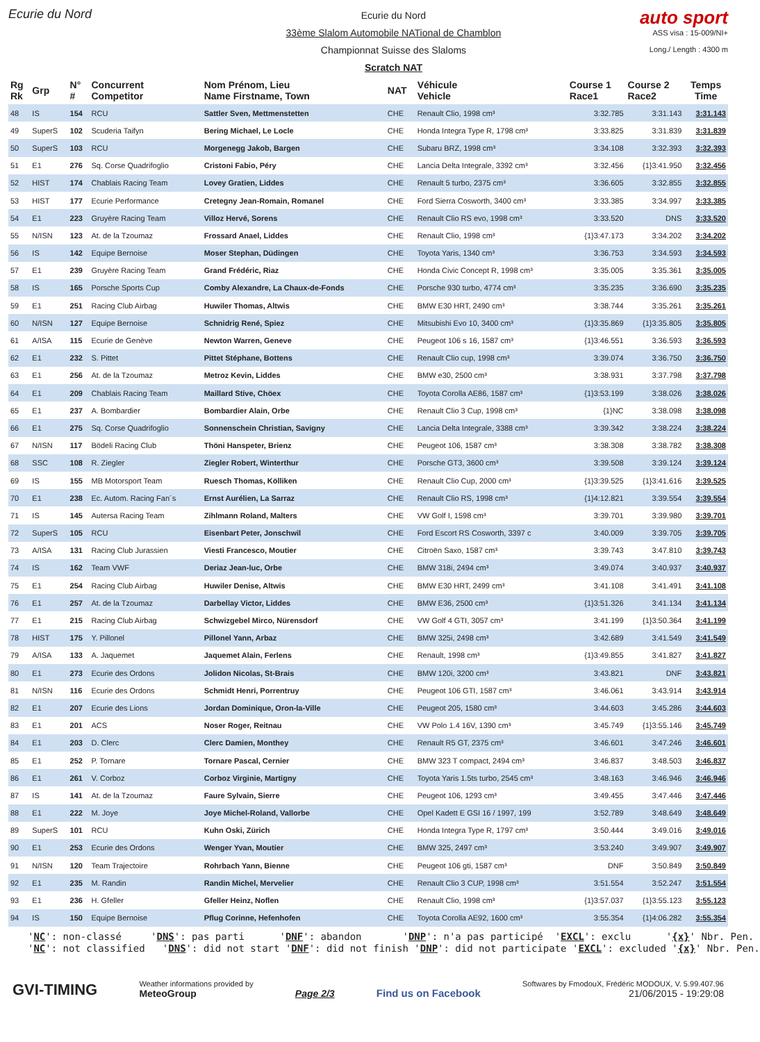Ecurie du Nord
Ecurie du Nord
33ème Slalom Automobile NATional de Chamblon
Championnat Suisse des Slaloms
Scratch NAT
auto sport
ASS visa : 15-009/NI+
Long./ Length : 4300 m
| Rg Rk | Grp | N° # | Concurrent Competitor | Nom Prénom, Lieu Name Firstname, Town | NAT | Véhicule Vehicle | Course 1 Race1 | Course 2 Race2 | Temps Time |
| --- | --- | --- | --- | --- | --- | --- | --- | --- | --- |
| 48 | IS | 154 | RCU | Sattler Sven, Mettmenstetten | CHE | Renault Clio, 1998 cm³ | 3:32.785 | 3:31.143 | 3:31.143 |
| 49 | SuperS | 102 | Scuderia Taifyn | Bering Michael, Le Locle | CHE | Honda Integra Type R, 1798 cm³ | 3:33.825 | 3:31.839 | 3:31.839 |
| 50 | SuperS | 103 | RCU | Morgenegg Jakob, Bargen | CHE | Subaru BRZ, 1998 cm³ | 3:34.108 | 3:32.393 | 3:32.393 |
| 51 | E1 | 276 | Sq. Corse Quadrifoglio | Cristoni Fabio, Péry | CHE | Lancia Delta Integrale, 3392 cm³ | 3:32.456 | {1}3:41.950 | 3:32.456 |
| 52 | HIST | 174 | Chablais Racing Team | Lovey Gratien, Liddes | CHE | Renault 5 turbo, 2375 cm³ | 3:36.605 | 3:32.855 | 3:32.855 |
| 53 | HIST | 177 | Ecurie Performance | Cretegny Jean-Romain, Romanel | CHE | Ford Sierra Cosworth, 3400 cm³ | 3:33.385 | 3:34.997 | 3:33.385 |
| 54 | E1 | 223 | Gruyère Racing Team | Villoz Hervé, Sorens | CHE | Renault Clio RS evo, 1998 cm³ | 3:33.520 | DNS | 3:33.520 |
| 55 | N/ISN | 123 | At. de la Tzoumaz | Frossard Anael, Liddes | CHE | Renault Clio, 1998 cm³ | {1}3:47.173 | 3:34.202 | 3:34.202 |
| 56 | IS | 142 | Equipe Bernoise | Moser Stephan, Düdingen | CHE | Toyota Yaris, 1340 cm³ | 3:36.753 | 3:34.593 | 3:34.593 |
| 57 | E1 | 239 | Gruyère Racing Team | Grand Frédéric, Riaz | CHE | Honda Civic Concept R, 1998 cm³ | 3:35.005 | 3:35.361 | 3:35.005 |
| 58 | IS | 165 | Porsche Sports Cup | Comby Alexandre, La Chaux-de-Fonds | CHE | Porsche 930 turbo, 4774 cm³ | 3:35.235 | 3:36.690 | 3:35.235 |
| 59 | E1 | 251 | Racing Club Airbag | Huwiler Thomas, Altwis | CHE | BMW E30 HRT, 2490 cm³ | 3:38.744 | 3:35.261 | 3:35.261 |
| 60 | N/ISN | 127 | Equipe Bernoise | Schnidrig René, Spiez | CHE | Mitsubishi Evo 10, 3400 cm³ | {1}3:35.869 | {1}3:35.805 | 3:35.805 |
| 61 | A/ISA | 115 | Ecurie de Genève | Newton Warren, Geneve | CHE | Peugeot 106 s 16, 1587 cm³ | {1}3:46.551 | 3:36.593 | 3:36.593 |
| 62 | E1 | 232 | S. Pittet | Pittet Stéphane, Bottens | CHE | Renault Clio cup, 1998 cm³ | 3:39.074 | 3:36.750 | 3:36.750 |
| 63 | E1 | 256 | At. de la Tzoumaz | Metroz Kevin, Liddes | CHE | BMW e30, 2500 cm³ | 3:38.931 | 3:37.798 | 3:37.798 |
| 64 | E1 | 209 | Chablais Racing Team | Maillard Stive, Chöex | CHE | Toyota Corolla AE86, 1587 cm³ | {1}3:53.199 | 3:38.026 | 3:38.026 |
| 65 | E1 | 237 | A. Bombardier | Bombardier Alain, Orbe | CHE | Renault Clio 3 Cup, 1998 cm³ | {1}NC | 3:38.098 | 3:38.098 |
| 66 | E1 | 275 | Sq. Corse Quadrifoglio | Sonnenschein Christian, Savigny | CHE | Lancia Delta Integrale, 3388 cm³ | 3:39.342 | 3:38.224 | 3:38.224 |
| 67 | N/ISN | 117 | Bödeli Racing Club | Thöni Hanspeter, Brienz | CHE | Peugeot 106, 1587 cm³ | 3:38.308 | 3:38.782 | 3:38.308 |
| 68 | SSC | 108 | R. Ziegler | Ziegler Robert, Winterthur | CHE | Porsche GT3, 3600 cm³ | 3:39.508 | 3:39.124 | 3:39.124 |
| 69 | IS | 155 | MB Motorsport Team | Ruesch Thomas, Kölliken | CHE | Renault Clio Cup, 2000 cm³ | {1}3:39.525 | {1}3:41.616 | 3:39.525 |
| 70 | E1 | 238 | Ec. Autom. Racing Fan´s | Ernst Aurélien, La Sarraz | CHE | Renault Clio RS, 1998 cm³ | {1}4:12.821 | 3:39.554 | 3:39.554 |
| 71 | IS | 145 | Autersa Racing Team | Zihlmann Roland, Malters | CHE | VW Golf I, 1598 cm³ | 3:39.701 | 3:39.980 | 3:39.701 |
| 72 | SuperS | 105 | RCU | Eisenbart Peter, Jonschwil | CHE | Ford Escort RS Cosworth, 3397 c | 3:40.009 | 3:39.705 | 3:39.705 |
| 73 | A/ISA | 131 | Racing Club Jurassien | Viesti Francesco, Moutier | CHE | Citroën Saxo, 1587 cm³ | 3:39.743 | 3:47.810 | 3:39.743 |
| 74 | IS | 162 | Team VWF | Deriaz Jean-luc, Orbe | CHE | BMW 318i, 2494 cm³ | 3:49.074 | 3:40.937 | 3:40.937 |
| 75 | E1 | 254 | Racing Club Airbag | Huwiler Denise, Altwis | CHE | BMW E30 HRT, 2499 cm³ | 3:41.108 | 3:41.491 | 3:41.108 |
| 76 | E1 | 257 | At. de la Tzoumaz | Darbellay Victor, Liddes | CHE | BMW E36, 2500 cm³ | {1}3:51.326 | 3:41.134 | 3:41.134 |
| 77 | E1 | 215 | Racing Club Airbag | Schwizgebel Mirco, Nürensdorf | CHE | VW Golf 4 GTI, 3057 cm³ | 3:41.199 | {1}3:50.364 | 3:41.199 |
| 78 | HIST | 175 | Y. Pillonel | Pillonel Yann, Arbaz | CHE | BMW 325i, 2498 cm³ | 3:42.689 | 3:41.549 | 3:41.549 |
| 79 | A/ISA | 133 | A. Jaquemet | Jaquemet Alain, Ferlens | CHE | Renault, 1998 cm³ | {1}3:49.855 | 3:41.827 | 3:41.827 |
| 80 | E1 | 273 | Ecurie des Ordons | Jolidon Nicolas, St-Brais | CHE | BMW 120i, 3200 cm³ | 3:43.821 | DNF | 3:43.821 |
| 81 | N/ISN | 116 | Ecurie des Ordons | Schmidt Henri, Porrentruy | CHE | Peugeot 106 GTI, 1587 cm³ | 3:46.061 | 3:43.914 | 3:43.914 |
| 82 | E1 | 207 | Ecurie des Lions | Jordan Dominique, Oron-la-Ville | CHE | Peugeot 205, 1580 cm³ | 3:44.603 | 3:45.286 | 3:44.603 |
| 83 | E1 | 201 | ACS | Noser Roger, Reitnau | CHE | VW Polo 1.4 16V, 1390 cm³ | 3:45.749 | {1}3:55.146 | 3:45.749 |
| 84 | E1 | 203 | D. Clerc | Clerc Damien, Monthey | CHE | Renault R5 GT, 2375 cm³ | 3:46.601 | 3:47.246 | 3:46.601 |
| 85 | E1 | 252 | P. Tornare | Tornare Pascal, Cernier | CHE | BMW 323 T compact, 2494 cm³ | 3:46.837 | 3:48.503 | 3:46.837 |
| 86 | E1 | 261 | V. Corboz | Corboz Virginie, Martigny | CHE | Toyota Yaris 1.5ts turbo, 2545 cm³ | 3:48.163 | 3:46.946 | 3:46.946 |
| 87 | IS | 141 | At. de la Tzoumaz | Faure Sylvain, Sierre | CHE | Peugeot 106, 1293 cm³ | 3:49.455 | 3:47.446 | 3:47.446 |
| 88 | E1 | 222 | M. Joye | Joye Michel-Roland, Vallorbe | CHE | Opel Kadett E GSI 16 / 1997, 199 | 3:52.789 | 3:48.649 | 3:48.649 |
| 89 | SuperS | 101 | RCU | Kuhn Oski, Zürich | CHE | Honda Integra Type R, 1797 cm³ | 3:50.444 | 3:49.016 | 3:49.016 |
| 90 | E1 | 253 | Ecurie des Ordons | Wenger Yvan, Moutier | CHE | BMW 325, 2497 cm³ | 3:53.240 | 3:49.907 | 3:49.907 |
| 91 | N/ISN | 120 | Team Trajectoire | Rohrbach Yann, Bienne | CHE | Peugeot 106 gti, 1587 cm³ | DNF | 3:50.849 | 3:50.849 |
| 92 | E1 | 235 | M. Randin | Randin Michel, Mervelier | CHE | Renault Clio 3 CUP, 1998 cm³ | 3:51.554 | 3:52.247 | 3:51.554 |
| 93 | E1 | 236 | H. Gfeller | Gfeller Heinz, Noflen | CHE | Renault Clio, 1998 cm³ | {1}3:57.037 | {1}3:55.123 | 3:55.123 |
| 94 | IS | 150 | Equipe Bernoise | Pflug Corinne, Hefenhofen | CHE | Toyota Corolla AE92, 1600 cm³ | 3:55.354 | {1}4:06.282 | 3:55.354 |
'NC': non-classé 'DNS': pas parti 'DNF': abandon 'DNP': n'a pas participé 'EXCL': exclu '{x}' Nbr. Pen. 'NC': not classified 'DNS': did not start 'DNF': did not finish 'DNP': did not participate 'EXCL': excluded '{x}' Nbr. Pen.
GVI-TIMING
Weather informations provided by
MeteoGroup
Page 2/3
Find us on Facebook
Softwares by FmodouX, Frédéric MODOUX, V. 5.99.407.96
21/06/2015 - 19:29:08